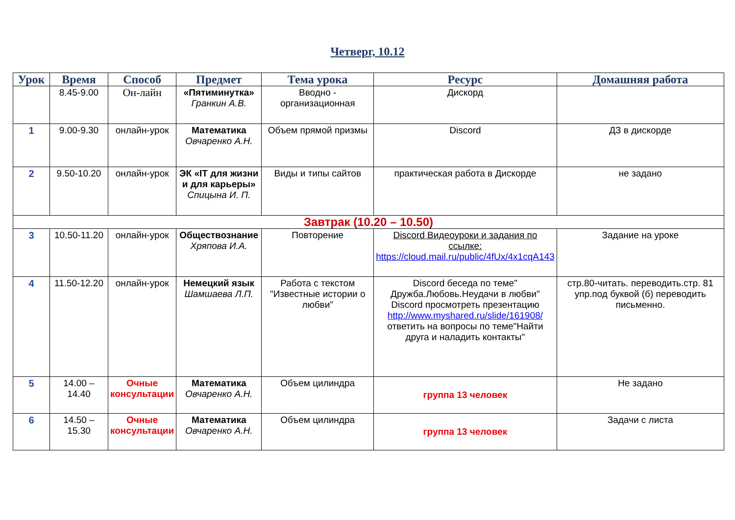Четверг, 10.12
| Урок | Время | Способ | Предмет | Тема урока | Ресурс | Домашняя работа |
| --- | --- | --- | --- | --- | --- | --- |
| | 8.45-9.00 | Он-лайн | «Пятиминутка» Гранкин А.В. | Вводно - организационная | Дискорд | |
| 1 | 9.00-9.30 | онлайн-урок | Математика Овчаренко А.Н. | Объем прямой призмы | Discord | ДЗ в дискорде |
| 2 | 9.50-10.20 | онлайн-урок | ЭК «IT для жизни и для карьеры» Спицына И. П. | Виды и типы сайтов | практическая работа в Дискорде | не задано |
| Завтрак (10.20 – 10.50) | | | | | | |
| 3 | 10.50-11.20 | онлайн-урок | Обществознание Хряпова И.А. | Повторение | Discord Видеоуроки и задания по ссылке: https://cloud.mail.ru/public/4fUx/4x1cqA143 | Задание на уроке |
| 4 | 11.50-12.20 | онлайн-урок | Немецкий язык Шамшаева Л.П. | Работа с текстом "Известные истории о любви" | Discord беседа по теме" Дружба.Любовь.Неудачи в любви" Discord просмотреть презентацию http://www.myshared.ru/slide/161908/ ответить на вопросы по теме"Найти друга и наладить контакты" | стр.80-читать. переводить.стр. 81 упр.под буквой (б) переводить письменно. |
| 5 | 14.00 – 14.40 | Очные консультации | Математика Овчаренко А.Н. | Объем цилиндра | группа 13 человек | Не задано |
| 6 | 14.50 – 15.30 | Очные консультации | Математика Овчаренко А.Н. | Объем цилиндра | группа 13 человек | Задачи с листа |